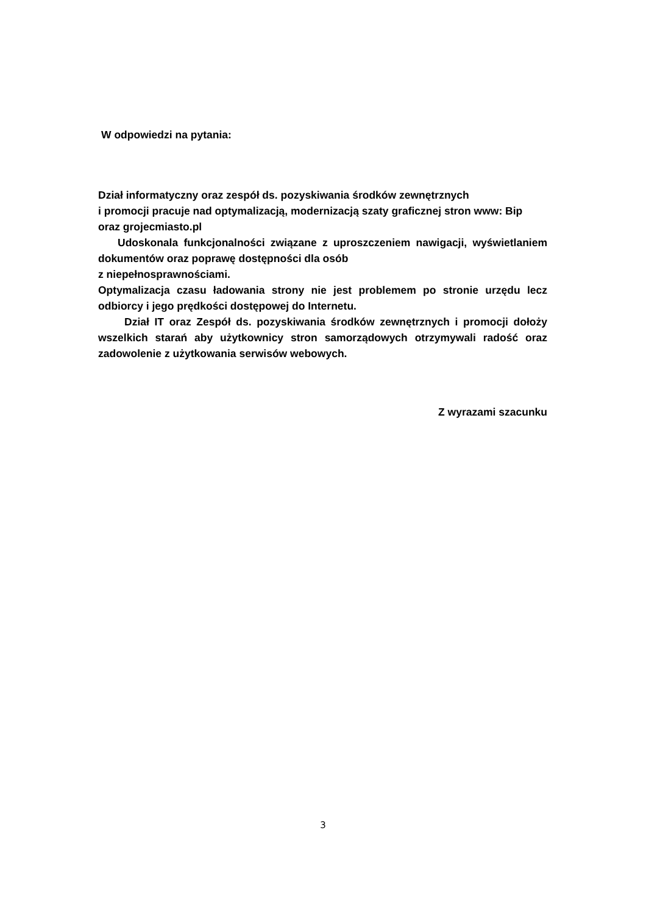W odpowiedzi na pytania:
Dział informatyczny oraz zespół ds. pozyskiwania środków zewnętrznych
i promocji pracuje nad optymalizacją, modernizacją szaty graficznej stron www: Bip oraz grojecmiasto.pl
Udoskonala funkcjonalności związane z uproszczeniem nawigacji, wyświetlaniem dokumentów oraz poprawę dostępności dla osób
z niepełnosprawnościami.
Optymalizacja czasu ładowania strony nie jest problemem po stronie urzędu lecz odbiorcy i jego prędkości dostępowej do Internetu.
Dział IT oraz Zespół ds. pozyskiwania środków zewnętrznych i promocji dołoży wszelkich starań aby użytkownicy stron samorządowych otrzymywali radość oraz zadowolenie z użytkowania serwisów webowych.
Z wyrazami szacunku
3